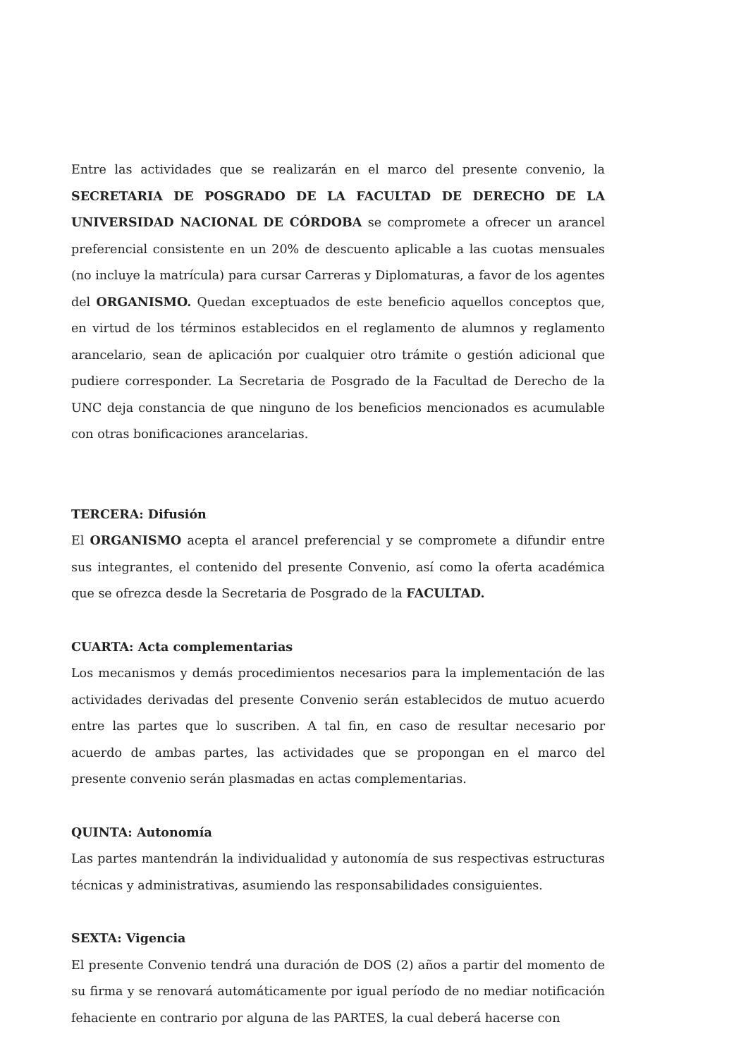Entre las actividades que se realizarán en el marco del presente convenio, la SECRETARIA DE POSGRADO DE LA FACULTAD DE DERECHO DE LA UNIVERSIDAD NACIONAL DE CÓRDOBA se compromete a ofrecer un arancel preferencial consistente en un 20% de descuento aplicable a las cuotas mensuales (no incluye la matrícula) para cursar Carreras y Diplomaturas, a favor de los agentes del ORGANISMO. Quedan exceptuados de este beneficio aquellos conceptos que, en virtud de los términos establecidos en el reglamento de alumnos y reglamento arancelario, sean de aplicación por cualquier otro trámite o gestión adicional que pudiere corresponder. La Secretaria de Posgrado de la Facultad de Derecho de la UNC deja constancia de que ninguno de los beneficios mencionados es acumulable con otras bonificaciones arancelarias.
TERCERA: Difusión
El ORGANISMO acepta el arancel preferencial y se compromete a difundir entre sus integrantes, el contenido del presente Convenio, así como la oferta académica que se ofrezca desde la Secretaria de Posgrado de la FACULTAD.
CUARTA: Acta complementarias
Los mecanismos y demás procedimientos necesarios para la implementación de las actividades derivadas del presente Convenio serán establecidos de mutuo acuerdo entre las partes que lo suscriben. A tal fin, en caso de resultar necesario por acuerdo de ambas partes, las actividades que se propongan en el marco del presente convenio serán plasmadas en actas complementarias.
QUINTA: Autonomía
Las partes mantendrán la individualidad y autonomía de sus respectivas estructuras técnicas y administrativas, asumiendo las responsabilidades consiguientes.
SEXTA: Vigencia
El presente Convenio tendrá una duración de DOS (2) años a partir del momento de su firma y se renovará automáticamente por igual período de no mediar notificación fehaciente en contrario por alguna de las PARTES, la cual deberá hacerse con